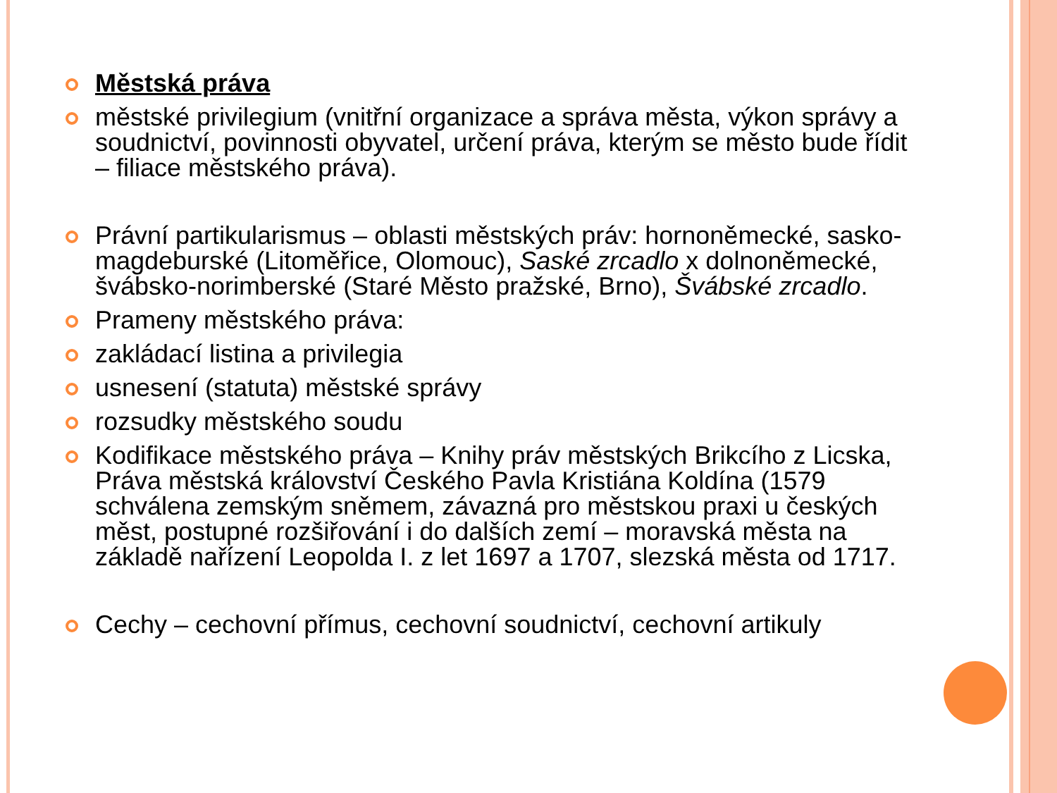Městská práva
městské privilegium (vnitřní organizace a správa města, výkon správy a soudnictví, povinnosti obyvatel, určení práva, kterým se město bude řídit – filiace městského práva).
Právní partikularismus – oblasti městských práv: hornoněmecké, sasko-magdeburské (Litoměřice, Olomouc), Saské zrcadlo x dolnoněmecké, švábsko-norimberské (Staré Město pražské, Brno), Švábské zrcadlo.
Prameny městského práva:
zakládací listina a privilegia
usnesení (statuta) městské správy
rozsudky městského soudu
Kodifikace městského práva – Knihy práv městských Brikcího z Licska, Práva městská království Českého Pavla Kristiána Koldína (1579 schválena zemským sněmem, závazná pro městskou praxi u českých měst, postupné rozšiřování i do dalších zemí – moravská města na základě nařízení Leopolda I. z let 1697 a 1707, slezská města od 1717.
Cechy – cechovní přímus, cechovní soudnictví, cechovní artikuly